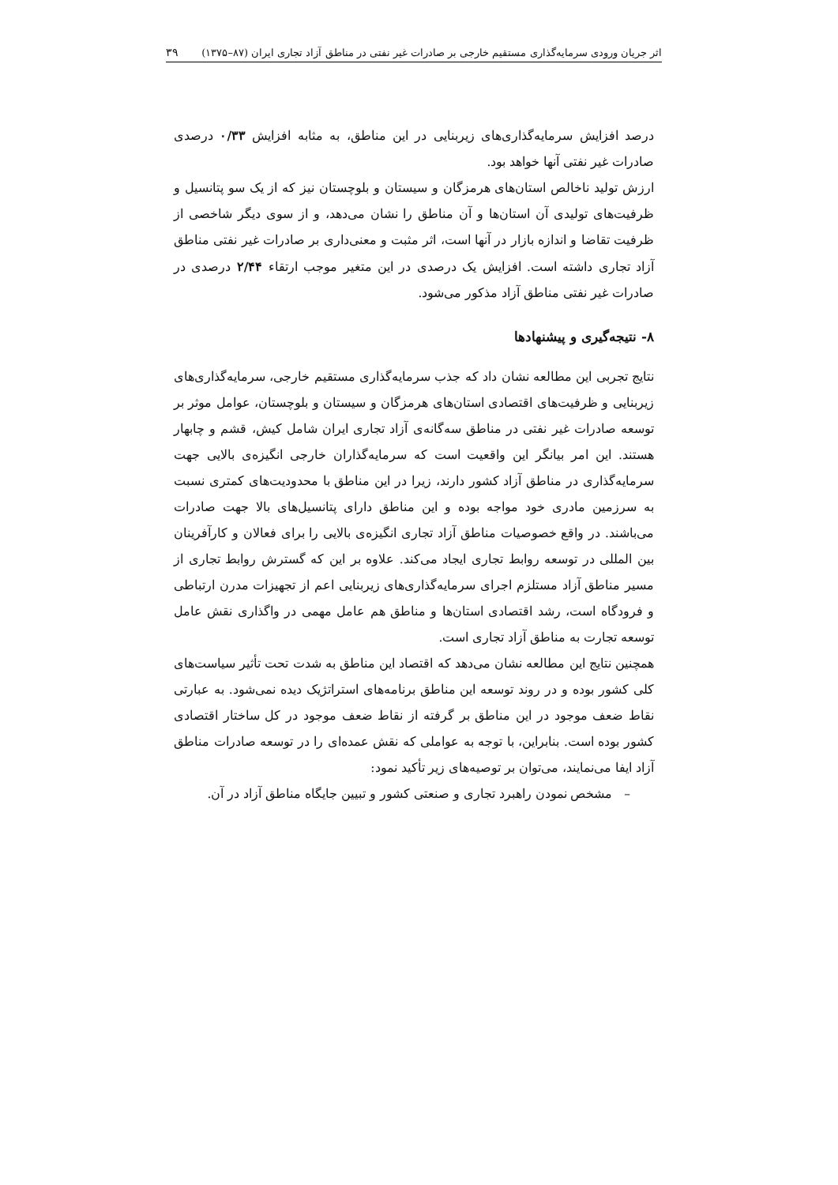اثر جریان ورودی سرمایه‌گذاری مستقیم خارجی بر صادرات غیر نفتی در مناطق آزاد تجاری ایران (۸۷–۱۳۷۵) ۳۹
درصد افزایش سرمایه‌گذاری‌های زیربنایی در این مناطق، به مثابه افزایش ۰/۳۳ درصدی صادرات غیر نفتی آنها خواهد بود.
ارزش تولید ناخالص استان‌های هرمزگان و سیستان و بلوچستان نیز که از یک سو پتانسیل و ظرفیت‌های تولیدی آن استان‌ها و آن مناطق را نشان می‌دهد، و از سوی دیگر شاخصی از ظرفیت تقاضا و اندازه بازار در آنها است، اثر مثبت و معنی‌داری بر صادرات غیر نفتی مناطق آزاد تجاری داشته است. افزایش یک درصدی در این متغیر موجب ارتقاء ۲/۴۴ درصدی در صادرات غیر نفتی مناطق آزاد مذکور می‌شود.
۸- نتیجه‌گیری و پیشنهادها
نتایج تجربی این مطالعه نشان داد که جذب سرمایه‌گذاری مستقیم خارجی، سرمایه‌گذاری‌های زیربنایی و ظرفیت‌های اقتصادی استان‌های هرمزگان و سیستان و بلوچستان، عوامل موثر بر توسعه صادرات غیر نفتی در مناطق سه‌گانه‌ی آزاد تجاری ایران شامل کیش، قشم و چابهار هستند. این امر بیانگر این واقعیت است که سرمایه‌گذاران خارجی انگیزه‌ی بالایی جهت سرمایه‌گذاری در مناطق آزاد کشور دارند، زیرا در این مناطق با محدودیت‌های کمتری نسبت به سرزمین مادری خود مواجه بوده و این مناطق دارای پتانسیل‌های بالا جهت صادرات می‌باشند. در واقع خصوصیات مناطق آزاد تجاری انگیزه‌ی بالایی را برای فعالان و کارآفرینان بین المللی در توسعه روابط تجاری ایجاد می‌کند. علاوه بر این که گسترش روابط تجاری از مسیر مناطق آزاد مستلزم اجرای سرمایه‌گذاری‌های زیربنایی اعم از تجهیزات مدرن ارتباطی و فرودگاه است، رشد اقتصادی استان‌ها و مناطق هم عامل مهمی در واگذاری نقش عامل توسعه تجارت به مناطق آزاد تجاری است.
همچنین نتایج این مطالعه نشان می‌دهد که اقتصاد این مناطق به شدت تحت تأثیر سیاست‌های کلی کشور بوده و در روند توسعه این مناطق برنامه‌های استراتژیک دیده نمی‌شود. به عبارتی نقاط ضعف موجود در این مناطق بر گرفته از نقاط ضعف موجود در کل ساختار اقتصادی کشور بوده است. بنابراین، با توجه به عواملی که نقش عمده‌ای را در توسعه صادرات مناطق آزاد ایفا می‌نمایند، می‌توان بر توصیه‌های زیر تأکید نمود:
– مشخص نمودن راهبرد تجاری و صنعتی کشور و تبیین جایگاه مناطق آزاد در آن.